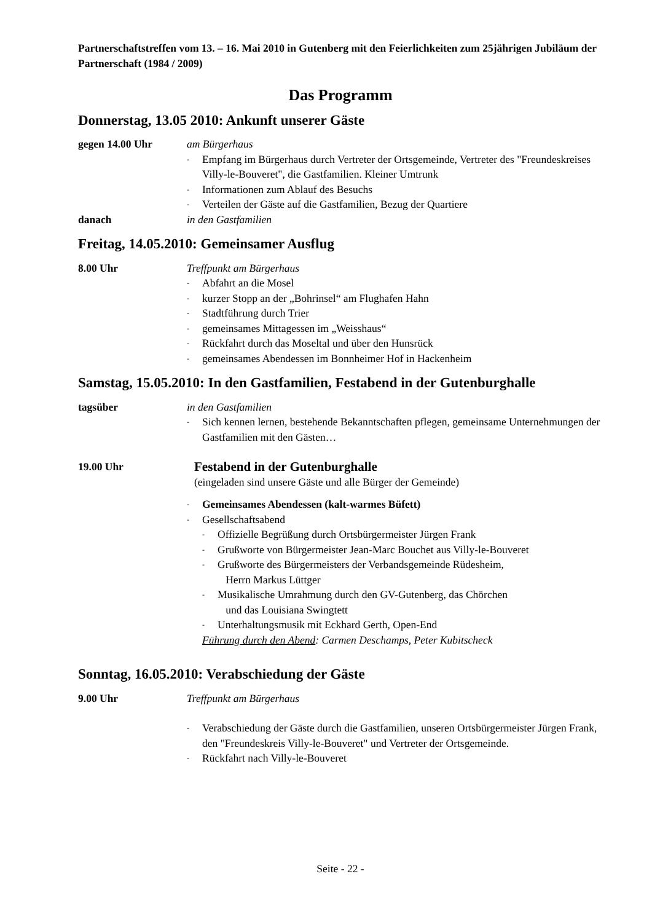Partnerschaftstreffen vom 13. – 16. Mai 2010 in Gutenberg mit den Feierlichkeiten zum 25jährigen Jubiläum der Partnerschaft (1984 / 2009)
Das Programm
Donnerstag, 13.05 2010: Ankunft unserer Gäste
gegen 14.00 Uhr am Bürgerhaus
- Empfang im Bürgerhaus durch Vertreter der Ortsgemeinde, Vertreter des "Freundeskreises Villy-le-Bouveret", die Gastfamilien. Kleiner Umtrunk
- Informationen zum Ablauf des Besuchs
- Verteilen der Gäste auf die Gastfamilien, Bezug der Quartiere
danach in den Gastfamilien
Freitag, 14.05.2010: Gemeinsamer Ausflug
8.00 Uhr Treffpunkt am Bürgerhaus
- Abfahrt an die Mosel
- kurzer Stopp an der „Bohrinsel“ am Flughafen Hahn
- Stadtführung durch Trier
- gemeinsames Mittagessen im „Weisshaus“
- Rückfahrt durch das Moseltal und über den Hunsrück
- gemeinsames Abendessen im Bonnheimer Hof in Hackenheim
Samstag, 15.05.2010: In den Gastfamilien, Festabend in der Gutenburghalle
tagsüber in den Gastfamilien
- Sich kennen lernen, bestehende Bekanntschaften pflegen, gemeinsame Unternehmungen der Gastfamilien mit den Gästen…
19.00 Uhr
Festabend in der Gutenburghalle
(eingeladen sind unsere Gäste und alle Bürger der Gemeinde)
- Gemeinsames Abendessen (kalt-warmes Büfett)
- Gesellschaftsabend
- Offizielle Begrüßung durch Ortsbürgermeister Jürgen Frank
- Grußworte von Bürgermeister Jean-Marc Bouchet aus Villy-le-Bouveret
- Grußworte des Bürgermeisters der Verbandsgemeinde Rüdesheim,
Herrn Markus Lüttger
- Musikalische Umrahmung durch den GV-Gutenberg, das Chörchen
und das Louisiana Swingtett
- Unterhaltungsmusik mit Eckhard Gerth, Open-End
Führung durch den Abend: Carmen Deschamps, Peter Kubitscheck
Sonntag, 16.05.2010: Verabschiedung der Gäste
9.00 Uhr Treffpunkt am Bürgerhaus
- Verabschiedung der Gäste durch die Gastfamilien, unseren Ortsbürgermeister Jürgen Frank, den "Freundeskreis Villy-le-Bouveret" und Vertreter der Ortsgemeinde.
- Rückfahrt nach Villy-le-Bouveret
Seite - 22 -